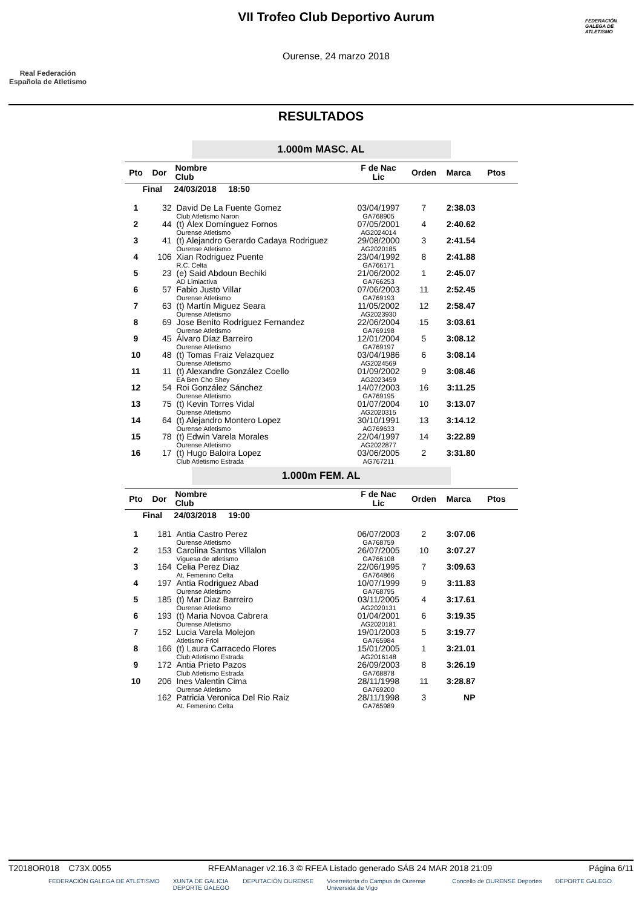Real Federación
Española de Atletismo
VII Trofeo Club Deportivo Aurum
Ourense, 24 marzo 2018
FEDERACIÓN GALEGA DE ATLETISMO
RESULTADOS
1.000m MASC. AL
| Pto | Dor | Nombre Club | F de Nac Lic | Orden | Marca | Ptos |
| --- | --- | --- | --- | --- | --- | --- |
| Final 24/03/2018 18:50 | | | | | | |
| 1 | 32 | David De La Fuente Gomez Club Atletismo Naron | 03/04/1997 GA768905 | 7 | 2:38.03 | |
| 2 | 44 | (t) Álex Domínguez Fornos Ourense Atletismo | 07/05/2001 AG2024014 | 4 | 2:40.62 | |
| 3 | 41 | (t) Alejandro Gerardo Cadaya Rodriguez Ourense Atletismo | 29/08/2000 AG2020185 | 3 | 2:41.54 | |
| 4 | 106 | Xian Rodriguez Puente R.C. Celta | 23/04/1992 GA766171 | 8 | 2:41.88 | |
| 5 | 23 | (e) Said Abdoun Bechiki AD Limiactiva | 21/06/2002 GA766253 | 1 | 2:45.07 | |
| 6 | 57 | Fabio Justo Villar Ourense Atletismo | 07/06/2003 GA769193 | 11 | 2:52.45 | |
| 7 | 63 | (t) Martín Miguez Seara Ourense Atletismo | 11/05/2002 AG2023930 | 12 | 2:58.47 | |
| 8 | 69 | Jose Benito Rodriguez Fernandez Ourense Atletismo | 22/06/2004 GA769198 | 15 | 3:03.61 | |
| 9 | 45 | Álvaro Díaz Barreiro Ourense Atletismo | 12/01/2004 GA769197 | 5 | 3:08.12 | |
| 10 | 48 | (t) Tomas Fraiz Velazquez Ourense Atletismo | 03/04/1986 AG2024569 | 6 | 3:08.14 | |
| 11 | 11 | (t) Alexandre González Coello EA Ben Cho Shey | 01/09/2002 AG2023459 | 9 | 3:08.46 | |
| 12 | 54 | Roi González Sánchez Ourense Atletismo | 14/07/2003 GA769195 | 16 | 3:11.25 | |
| 13 | 75 | (t) Kevin Torres Vidal Ourense Atletismo | 01/07/2004 AG2020315 | 10 | 3:13.07 | |
| 14 | 64 | (t) Alejandro Montero Lopez Ourense Atletismo | 30/10/1991 AG769633 | 13 | 3:14.12 | |
| 15 | 78 | (t) Edwin Varela Morales Ourense Atletismo | 22/04/1997 AG2022877 | 14 | 3:22.89 | |
| 16 | 17 | (t) Hugo Baloira Lopez Club Atletismo Estrada | 03/06/2005 AG767211 | 2 | 3:31.80 | |
1.000m FEM. AL
| Pto | Dor | Nombre Club | F de Nac Lic | Orden | Marca | Ptos |
| --- | --- | --- | --- | --- | --- | --- |
| Final 24/03/2018 19:00 | | | | | | |
| 1 | 181 | Antia Castro Perez Ourense Atletismo | 06/07/2003 GA768759 | 2 | 3:07.06 | |
| 2 | 153 | Carolina Santos Villalon Viguesa de atletismo | 26/07/2005 GA766108 | 10 | 3:07.27 | |
| 3 | 164 | Celia Perez Diaz At. Femenino Celta | 22/06/1995 GA764866 | 7 | 3:09.63 | |
| 4 | 197 | Antia Rodriguez Abad Ourense Atletismo | 10/07/1999 GA768795 | 9 | 3:11.83 | |
| 5 | 185 | (t) Mar Diaz Barreiro Ourense Atletismo | 03/11/2005 AG2020131 | 4 | 3:17.61 | |
| 6 | 193 | (t) Maria Novoa Cabrera Ourense Atletismo | 01/04/2001 AG2020181 | 6 | 3:19.35 | |
| 7 | 152 | Lucia Varela Molejon Atletismo Friol | 19/01/2003 GA765984 | 5 | 3:19.77 | |
| 8 | 166 | (t) Laura Carracedo Flores Club Atletismo Estrada | 15/01/2005 AG2016148 | 1 | 3:21.01 | |
| 9 | 172 | Antia Prieto Pazos Club Atletismo Estrada | 26/09/2003 GA768878 | 8 | 3:26.19 | |
| 10 | 206 | Ines Valentin Cima Ourense Atletismo | 28/11/1998 GA769200 | 11 | 3:28.87 | |
| | 162 | Patricia Veronica Del Rio Raiz At. Femenino Celta | 28/11/1998 GA765989 | 3 | NP | |
T2018OR018 C73X.0055 RFEAManager v2.16.3 © RFEA Listado generado SÁB 24 MAR 2018 21:09 Página 6/11
FEDERACIÓN GALEGA DE ATLETISMO XUNTA DE GALICIA
DEPORTE GALEGO DEPUTACIÓN OURENSE Vicerreitoría do Campus de Ourense
Universida de Vigo Concello de OURENSE Deportes DEPORTE GALEGO